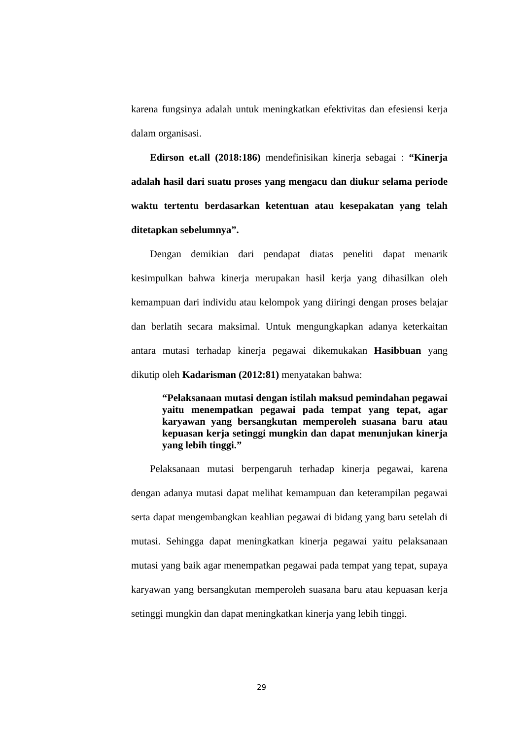karena fungsinya adalah untuk meningkatkan efektivitas dan efesiensi kerja dalam organisasi.
Edirson et.all (2018:186) mendefinisikan kinerja sebagai : “Kinerja adalah hasil dari suatu proses yang mengacu dan diukur selama periode waktu tertentu berdasarkan ketentuan atau kesepakatan yang telah ditetapkan sebelumnya”.
Dengan demikian dari pendapat diatas peneliti dapat menarik kesimpulkan bahwa kinerja merupakan hasil kerja yang dihasilkan oleh kemampuan dari individu atau kelompok yang diiringi dengan proses belajar dan berlatih secara maksimal. Untuk mengungkapkan adanya keterkaitan antara mutasi terhadap kinerja pegawai dikemukakan Hasibbuan yang dikutip oleh Kadarisman (2012:81) menyatakan bahwa:
“Pelaksanaan mutasi dengan istilah maksud pemindahan pegawai yaitu menempatkan pegawai pada tempat yang tepat, agar karyawan yang bersangkutan memperoleh suasana baru atau kepuasan kerja setinggi mungkin dan dapat menunjukan kinerja yang lebih tinggi.”
Pelaksanaan mutasi berpengaruh terhadap kinerja pegawai, karena dengan adanya mutasi dapat melihat kemampuan dan keterampilan pegawai serta dapat mengembangkan keahlian pegawai di bidang yang baru setelah di mutasi. Sehingga dapat meningkatkan kinerja pegawai yaitu pelaksanaan mutasi yang baik agar menempatkan pegawai pada tempat yang tepat, supaya karyawan yang bersangkutan memperoleh suasana baru atau kepuasan kerja setinggi mungkin dan dapat meningkatkan kinerja yang lebih tinggi.
29